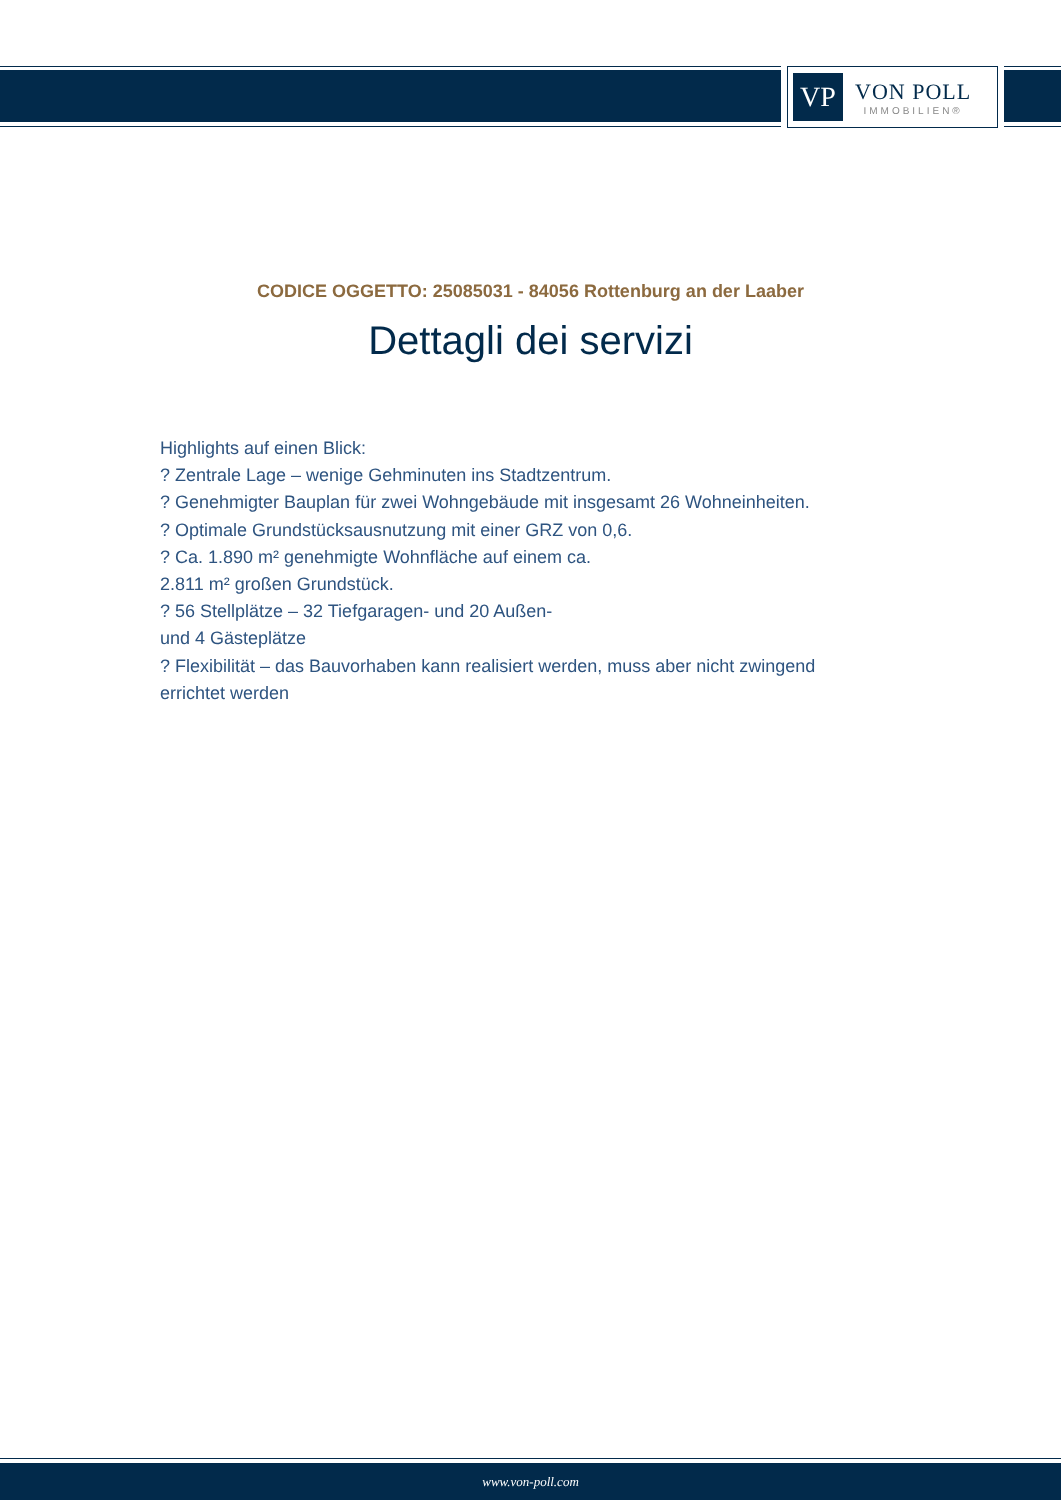VP
VON POLL
IMMOBILIEN®
CODICE OGGETTO: 25085031 - 84056 Rottenburg an der Laaber
Dettagli dei servizi
Highlights auf einen Blick:
? Zentrale Lage – wenige Gehminuten ins Stadtzentrum.
? Genehmigter Bauplan für zwei Wohngebäude mit insgesamt 26 Wohneinheiten.
? Optimale Grundstücksausnutzung mit einer GRZ von 0,6.
? Ca. 1.890 m² genehmigte Wohnfläche auf einem ca.
2.811 m² großen Grundstück.
? 56 Stellplätze – 32 Tiefgaragen- und 20 Außen-
und 4 Gästeplätze
? Flexibilität – das Bauvorhaben kann realisiert werden, muss aber nicht zwingend errichtet werden
www.von-poll.com